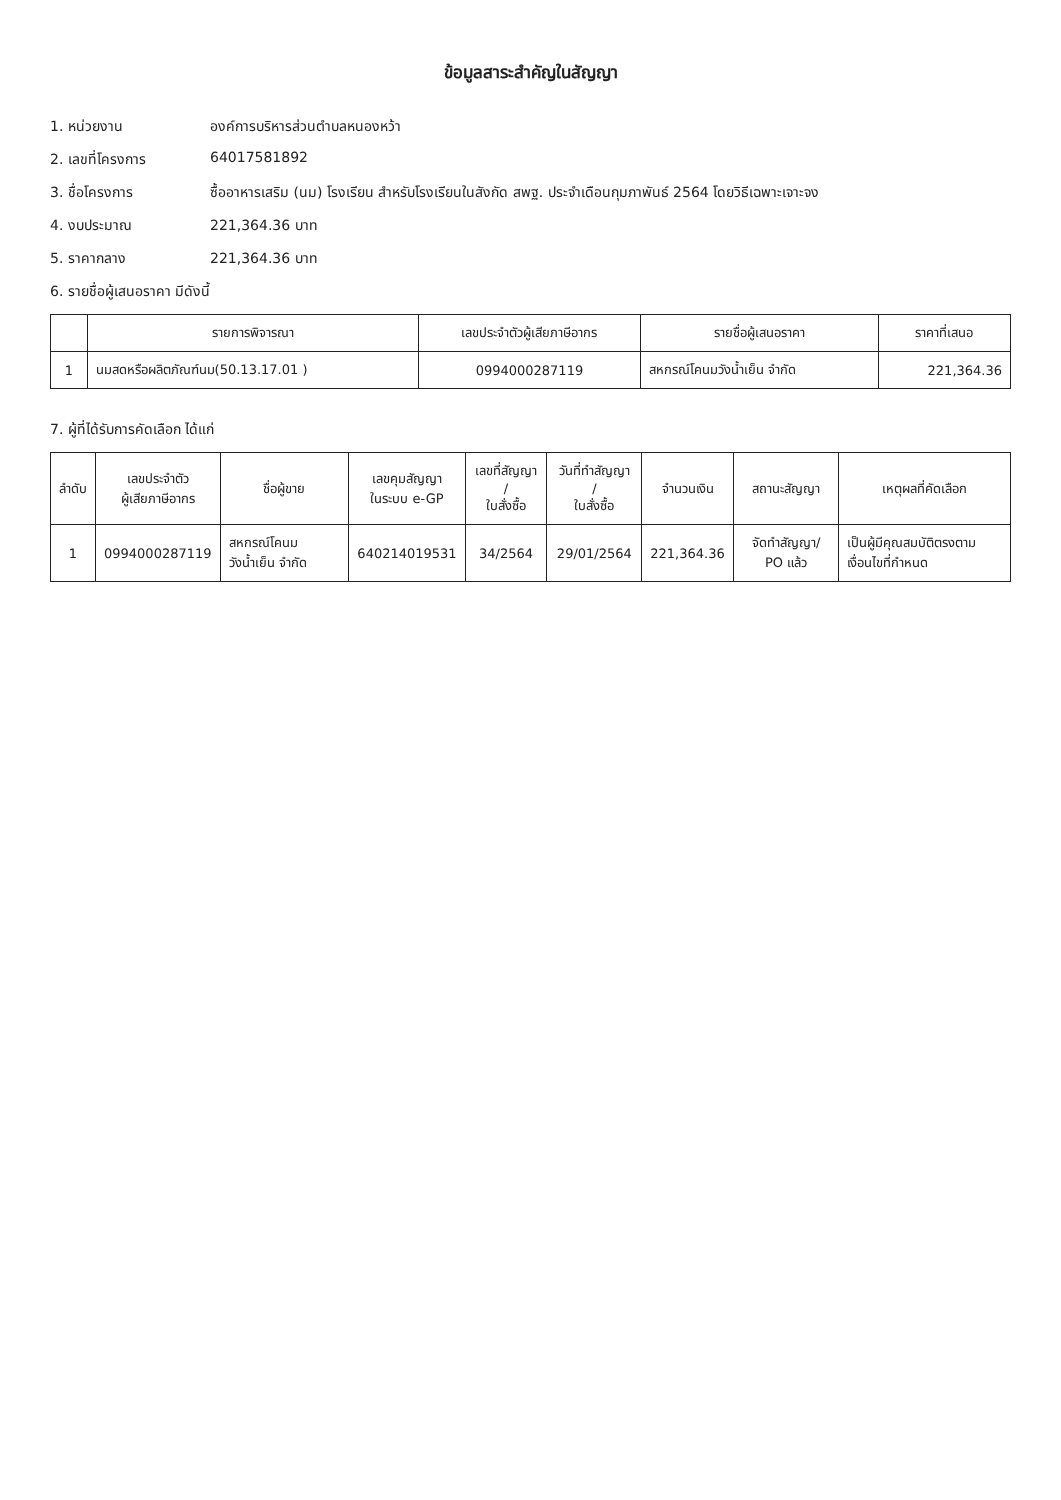ข้อมูลสาระสำคัญในสัญญา
1. หน่วยงาน องค์การบริหารส่วนตำบลหนองหว้า
2. เลขที่โครงการ 64017581892
3. ชื่อโครงการ ซื้ออาหารเสริม (นม) โรงเรียน สำหรับโรงเรียนในสังกัด สพฐ. ประจำเดือนกุมภาพันธ์ 2564 โดยวิธีเฉพาะเจาะจง
4. งบประมาณ 221,364.36 บาท
5. ราคากลาง 221,364.36 บาท
6. รายชื่อผู้เสนอราคา มีดังนี้
| | รายการพิจารณา | เลขประจำตัวผู้เสียภาษีอากร | รายชื่อผู้เสนอราคา | ราคาที่เสนอ |
| --- | --- | --- | --- | --- |
| 1 | นมสดหรือผลิตภัณฑ์นม(50.13.17.01 ) | 0994000287119 | สหกรณ์โคนมวังน้ำเย็น จำกัด | 221,364.36 |
7. ผู้ที่ได้รับการคัดเลือก ได้แก่
| ลำดับ | เลขประจำตัว ผู้เสียภาษีอากร | ชื่อผู้ขาย | เลขคุมสัญญา ในระบบ e-GP | เลขที่สัญญา / ใบสั่งซื้อ | วันที่ทำสัญญา / ใบสั่งซื้อ | จำนวนเงิน | สถานะสัญญา | เหตุผลที่คัดเลือก |
| --- | --- | --- | --- | --- | --- | --- | --- | --- |
| 1 | 0994000287119 | สหกรณ์โคนมวังน้ำเย็น จำกัด | 640214019531 | 34/2564 | 29/01/2564 | 221,364.36 | จัดทำสัญญา/ PO แล้ว | เป็นผู้มีคุณสมบัติตรงตามเงื่อนไขที่กำหนด |